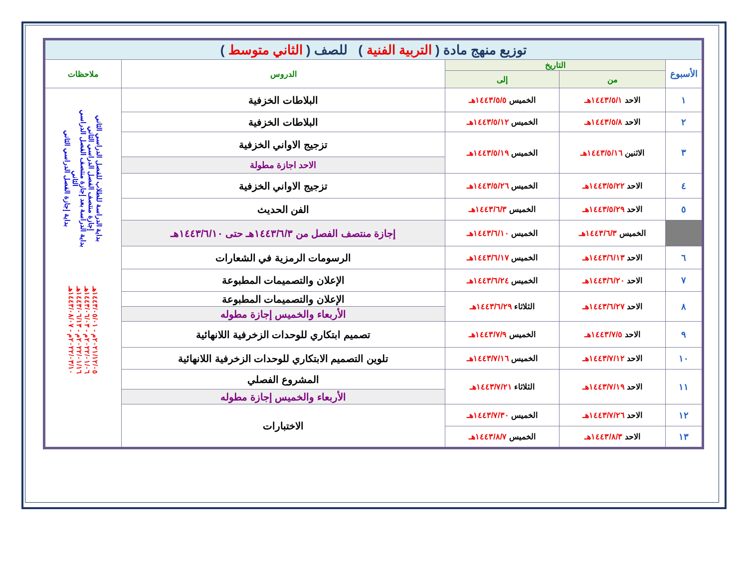| توزيع منهج مادة ( التربية الفنية ) للصف ( الثاني متوسط ) | | | | |
| --- | --- | --- | --- | --- |
| الأسبوع | التاريخ | | الدروس | ملاحظات |
| | من | إلى | | |
| ١ | الاحد ١٤٤٣/٥/١هـ | الخميس ١٤٤٣/٥/٥هـ | البلاطات الخزفية | بداية الدراسة للطلاب للفصل الدراسي الثاني إجازة منتصف الفصل الدراسي الثاني بداية الدراسة بعد إجازة منتصف الفصل الدراسي الثاني بداية إجازة الفصل الدراسي الثاني ٢٠٢١/١٢/٠٥م - ١٤٤٣/٠٥/٠١هـ ٢٠٢٢/٠١/٠٦م - ١٤٤٣/٠٦/٠٣هـ ٢٠٢٢/٠١/١٦م - ١٤٤٣/٠٦/١٣هـ ٢٠٢٢/٠٣/١٠م - ١٤٤٣/٠٨/٠٧هـ |
| ٢ | الاحد ١٤٤٣/٥/٨هـ | الخميس ١٤٤٣/٥/١٢هـ | البلاطات الخزفية | |
| ٣ | الاثنين ١٤٤٣/٥/١٦هـ | الخميس ١٤٤٣/٥/١٩هـ | تزجيج الاواني الخزفية | |
| | | | الاحد اجازة مطولة | |
| ٤ | الاحد ١٤٤٣/٥/٢٢هـ | الخميس ١٤٤٣/٥/٢٦هـ | تزجيج الاواني الخزفية | |
| ٥ | الاحد ١٤٤٣/٥/٢٩هـ | الخميس ١٤٤٣/٦/٣هـ | الفن الحديث | |
| | الخميس ١٤٤٣/٦/٣هـ | الخميس ١٤٤٣/٦/١٠هـ | إجازة منتصف الفصل من ١٤٤٣/٦/٣هـ حتى ١٤٤٣/٦/١٠هـ | |
| ٦ | الاحد ١٤٤٣/٦/١٣هـ | الخميس ١٤٤٣/٦/١٧هـ | الرسومات الرمزية في الشعارات | |
| ٧ | الاحد ١٤٤٣/٦/٢٠هـ | الخميس ١٤٤٣/٦/٢٤هـ | الإعلان والتصميمات المطبوعة | |
| ٨ | الاحد ١٤٤٣/٦/٢٧هـ | الثلاثاء ١٤٤٣/٦/٢٩هـ | الإعلان والتصميمات المطبوعة | |
| | | | الأربعاء والخميس إجازة مطوله | |
| ٩ | الاحد ١٤٤٣/٧/٥هـ | الخميس ١٤٤٣/٧/٩هـ | تصميم ابتكاري للوحدات الزخرفية اللانهائية | |
| ١٠ | الاحد ١٤٤٣/٧/١٢هـ | الخميس ١٤٤٣/٧/١٦هـ | تلوين التصميم الابتكاري للوحدات الزخرفية اللانهائية | |
| ١١ | الاحد ١٤٤٣/٧/١٩هـ | الثلاثاء ١٤٤٣/٧/٢١هـ | المشروع الفصلي | |
| | | | الأربعاء والخميس إجازة مطوله | |
| ١٢ | الاحد ١٤٤٣/٧/٢٦هـ | الخميس ١٤٤٣/٧/٣٠هـ | الاختبارات | |
| ١٣ | الاحد ١٤٤٣/٨/٣هـ | الخميس ١٤٤٣/٨/٧هـ | | |